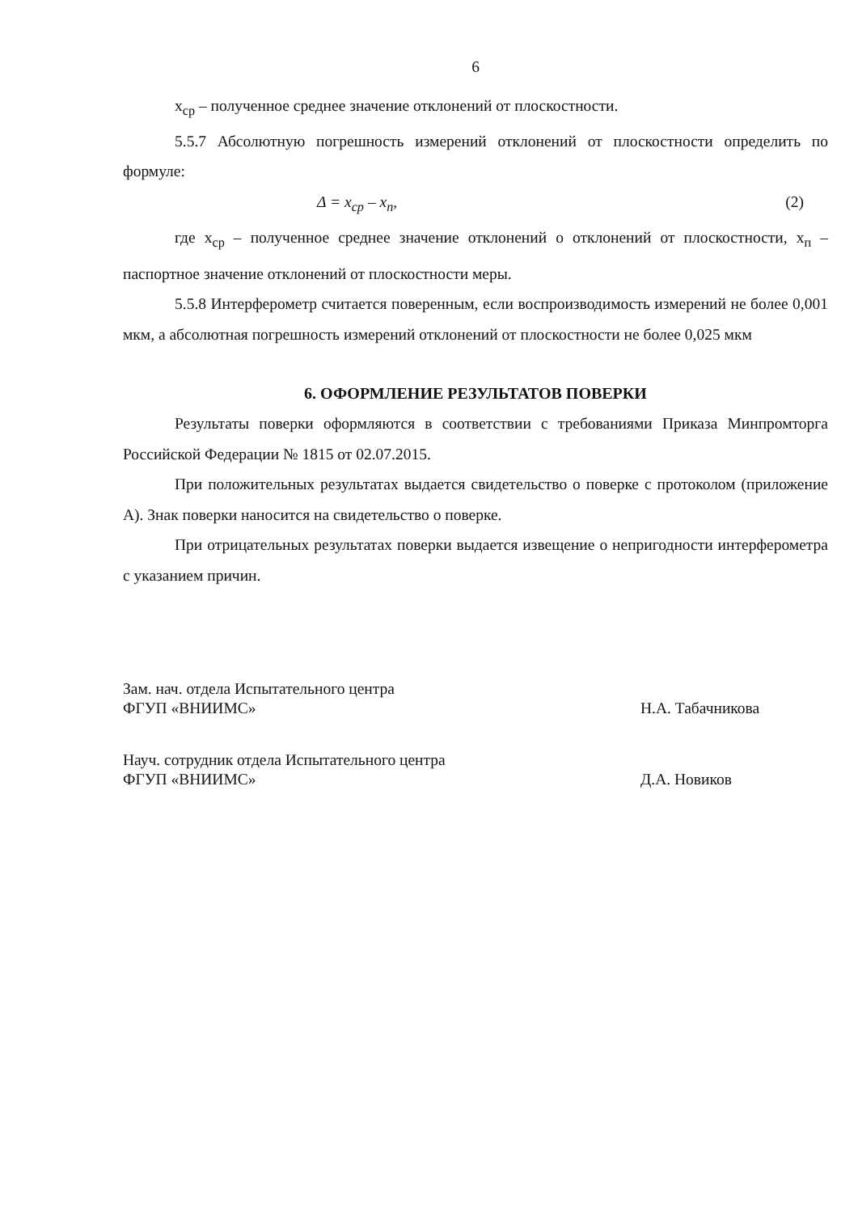6
x<sub>ср</sub> – полученное среднее значение отклонений от плоскостности.
5.5.7 Абсолютную погрешность измерений отклонений от плоскостности определить по формуле:
Δ = x<sub>ср</sub> – x<sub>п</sub>, (2)
где x<sub>ср</sub> – полученное среднее значение отклонений о отклонений от плоскостности, x<sub>п</sub> – паспортное значение отклонений от плоскостности меры.
5.5.8 Интерферометр считается поверенным, если воспроизводимость измерений не более 0,001 мкм, а абсолютная погрешность измерений отклонений от плоскостности не более 0,025 мкм
6. ОФОРМЛЕНИЕ РЕЗУЛЬТАТОВ ПОВЕРКИ
Результаты поверки оформляются в соответствии с требованиями Приказа Минпромторга Российской Федерации № 1815 от 02.07.2015.
При положительных результатах выдается свидетельство о поверке с протоколом (приложение А). Знак поверки наносится на свидетельство о поверке.
При отрицательных результатах поверки выдается извещение о непригодности интерферометра с указанием причин.
Зам. нач. отдела Испытательного центра
ФГУП «ВНИИМС»
Н.А. Табачникова
Науч. сотрудник отдела Испытательного центра
ФГУП «ВНИИМС»
Д.А. Новиков